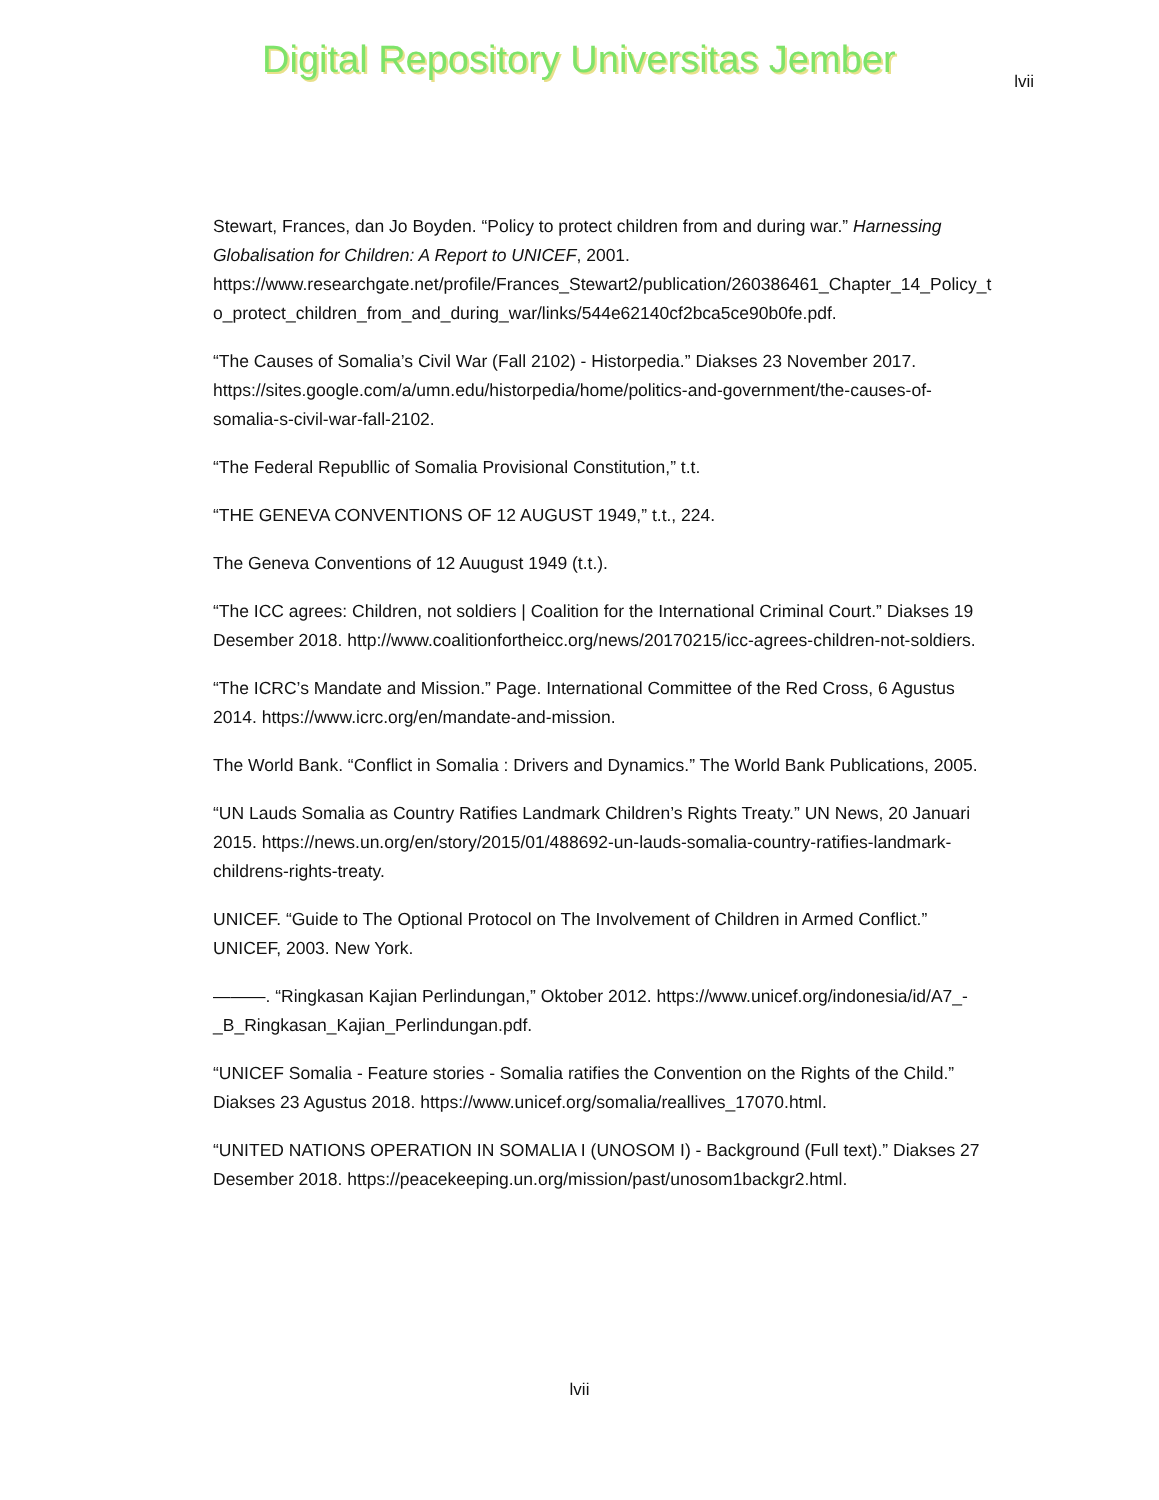Digital Repository Universitas Jember
lvii
Stewart, Frances, dan Jo Boyden. “Policy to protect children from and during war.” Harnessing Globalisation for Children: A Report to UNICEF, 2001. https://www.researchgate.net/profile/Frances_Stewart2/publication/260386461_Chapter_14_Policy_to_protect_children_from_and_during_war/links/544e62140cf2bca5ce90b0fe.pdf.
“The Causes of Somalia’s Civil War (Fall 2102) - Historpedia.” Diakses 23 November 2017. https://sites.google.com/a/umn.edu/historpedia/home/politics-and-government/the-causes-of-somalia-s-civil-war-fall-2102.
“The Federal Republlic of Somalia Provisional Constitution,” t.t.
“THE GENEVA CONVENTIONS OF 12 AUGUST 1949,” t.t., 224.
The Geneva Conventions of 12 Auugust 1949 (t.t.).
“The ICC agrees: Children, not soldiers | Coalition for the International Criminal Court.” Diakses 19 Desember 2018. http://www.coalitionfortheicc.org/news/20170215/icc-agrees-children-not-soldiers.
“The ICRC’s Mandate and Mission.” Page. International Committee of the Red Cross, 6 Agustus 2014. https://www.icrc.org/en/mandate-and-mission.
The World Bank. “Conflict in Somalia : Drivers and Dynamics.” The World Bank Publications, 2005.
“UN Lauds Somalia as Country Ratifies Landmark Children’s Rights Treaty.” UN News, 20 Januari 2015. https://news.un.org/en/story/2015/01/488692-un-lauds-somalia-country-ratifies-landmark-childrens-rights-treaty.
UNICEF. “Guide to The Optional Protocol on The Involvement of Children in Armed Conflict.” UNICEF, 2003. New York.
———. “Ringkasan Kajian Perlindungan,” Oktober 2012. https://www.unicef.org/indonesia/id/A7_-_B_Ringkasan_Kajian_Perlindungan.pdf.
“UNICEF Somalia - Feature stories - Somalia ratifies the Convention on the Rights of the Child.” Diakses 23 Agustus 2018. https://www.unicef.org/somalia/reallives_17070.html.
“UNITED NATIONS OPERATION IN SOMALIA I (UNOSOM I) - Background (Full text).” Diakses 27 Desember 2018. https://peacekeeping.un.org/mission/past/unosom1backgr2.html.
lvii